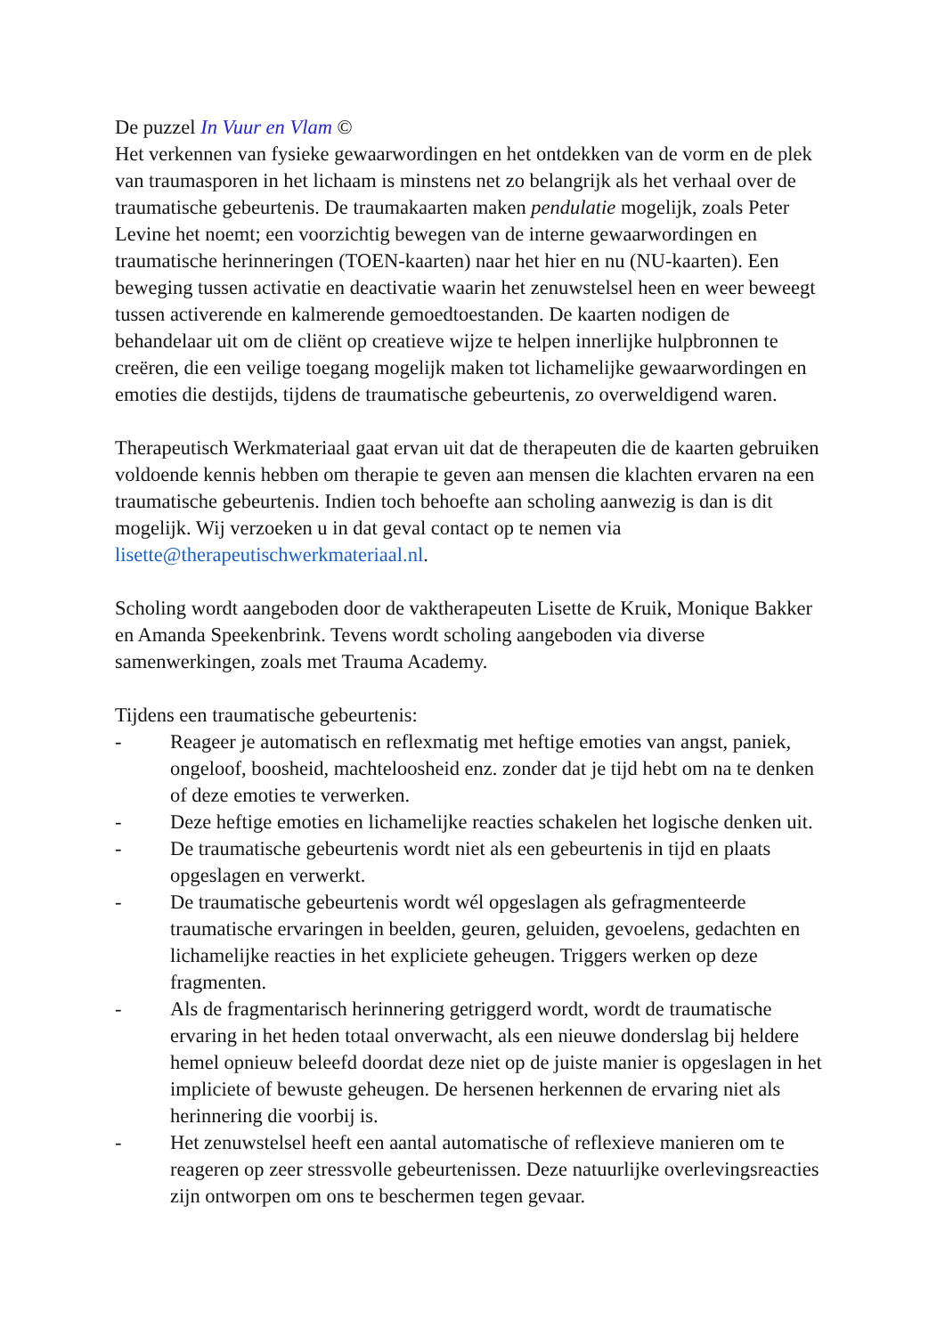De puzzel In Vuur en Vlam ©
Het verkennen van fysieke gewaarwordingen en het ontdekken van de vorm en de plek van traumasporen in het lichaam is minstens net zo belangrijk als het verhaal over de traumatische gebeurtenis. De traumakaarten maken pendulatie mogelijk, zoals Peter Levine het noemt; een voorzichtig bewegen van de interne gewaarwordingen en traumatische herinneringen (TOEN-kaarten) naar het hier en nu (NU-kaarten). Een beweging tussen activatie en deactivatie waarin het zenuwstelsel heen en weer beweegt tussen activerende en kalmerende gemoedtoestanden. De kaarten nodigen de behandelaar uit om de cliënt op creatieve wijze te helpen innerlijke hulpbronnen te creëren, die een veilige toegang mogelijk maken tot lichamelijke gewaarwordingen en emoties die destijds, tijdens de traumatische gebeurtenis, zo overweldigend waren.
Therapeutisch Werkmateriaal gaat ervan uit dat de therapeuten die de kaarten gebruiken voldoende kennis hebben om therapie te geven aan mensen die klachten ervaren na een traumatische gebeurtenis. Indien toch behoefte aan scholing aanwezig is dan is dit mogelijk. Wij verzoeken u in dat geval contact op te nemen via lisette@therapeutischwerkmateriaal.nl.
Scholing wordt aangeboden door de vaktherapeuten Lisette de Kruik, Monique Bakker en Amanda Speekenbrink. Tevens wordt scholing aangeboden via diverse samenwerkingen, zoals met Trauma Academy.
Tijdens een traumatische gebeurtenis:
- Reageer je automatisch en reflexmatig met heftige emoties van angst, paniek, ongeloof, boosheid, machteloosheid enz. zonder dat je tijd hebt om na te denken of deze emoties te verwerken.
- Deze heftige emoties en lichamelijke reacties schakelen het logische denken uit.
- De traumatische gebeurtenis wordt niet als een gebeurtenis in tijd en plaats opgeslagen en verwerkt.
- De traumatische gebeurtenis wordt wél opgeslagen als gefragmenteerde traumatische ervaringen in beelden, geuren, geluiden, gevoelens, gedachten en lichamelijke reacties in het expliciete geheugen. Triggers werken op deze fragmenten.
- Als de fragmentarisch herinnering getriggerd wordt, wordt de traumatische ervaring in het heden totaal onverwacht, als een nieuwe donderslag bij heldere hemel opnieuw beleefd doordat deze niet op de juiste manier is opgeslagen in het impliciete of bewuste geheugen. De hersenen herkennen de ervaring niet als herinnering die voorbij is.
- Het zenuwstelsel heeft een aantal automatische of reflexieve manieren om te reageren op zeer stressvolle gebeurtenissen. Deze natuurlijke overlevingsreacties zijn ontworpen om ons te beschermen tegen gevaar.